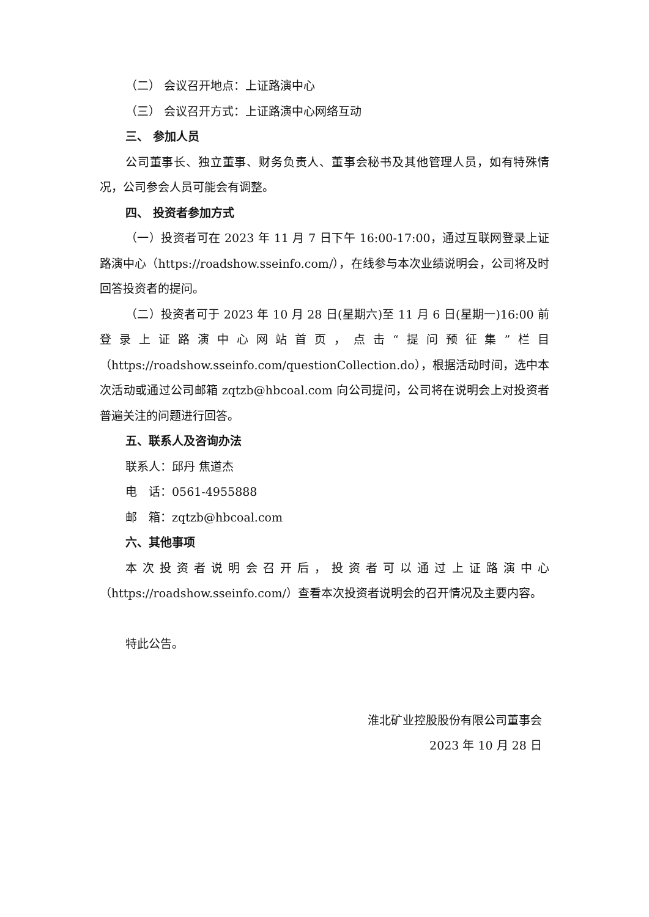（二） 会议召开地点：上证路演中心
（三） 会议召开方式：上证路演中心网络互动
三、 参加人员
公司董事长、独立董事、财务负责人、董事会秘书及其他管理人员，如有特殊情况，公司参会人员可能会有调整。
四、 投资者参加方式
（一）投资者可在 2023 年 11 月 7 日下午 16:00-17:00，通过互联网登录上证路演中心（https://roadshow.sseinfo.com/），在线参与本次业绩说明会，公司将及时回答投资者的提问。
（二）投资者可于 2023 年 10 月 28 日(星期六)至 11 月 6 日(星期一)16:00 前登录上证路演中心网站首页，点击“提问预征集”栏目（https://roadshow.sseinfo.com/questionCollection.do），根据活动时间，选中本次活动或通过公司邮箱 zqtzb@hbcoal.com 向公司提问，公司将在说明会上对投资者普遍关注的问题进行回答。
五、联系人及咨询办法
联系人：邱丹 焦道杰
电　话：0561-4955888
邮　箱：zqtzb@hbcoal.com
六、其他事项
本次投资者说明会召开后，投资者可以通过上证路演中心（https://roadshow.sseinfo.com/）查看本次投资者说明会的召开情况及主要内容。
特此公告。
淮北矿业控股股份有限公司董事会
2023 年 10 月 28 日